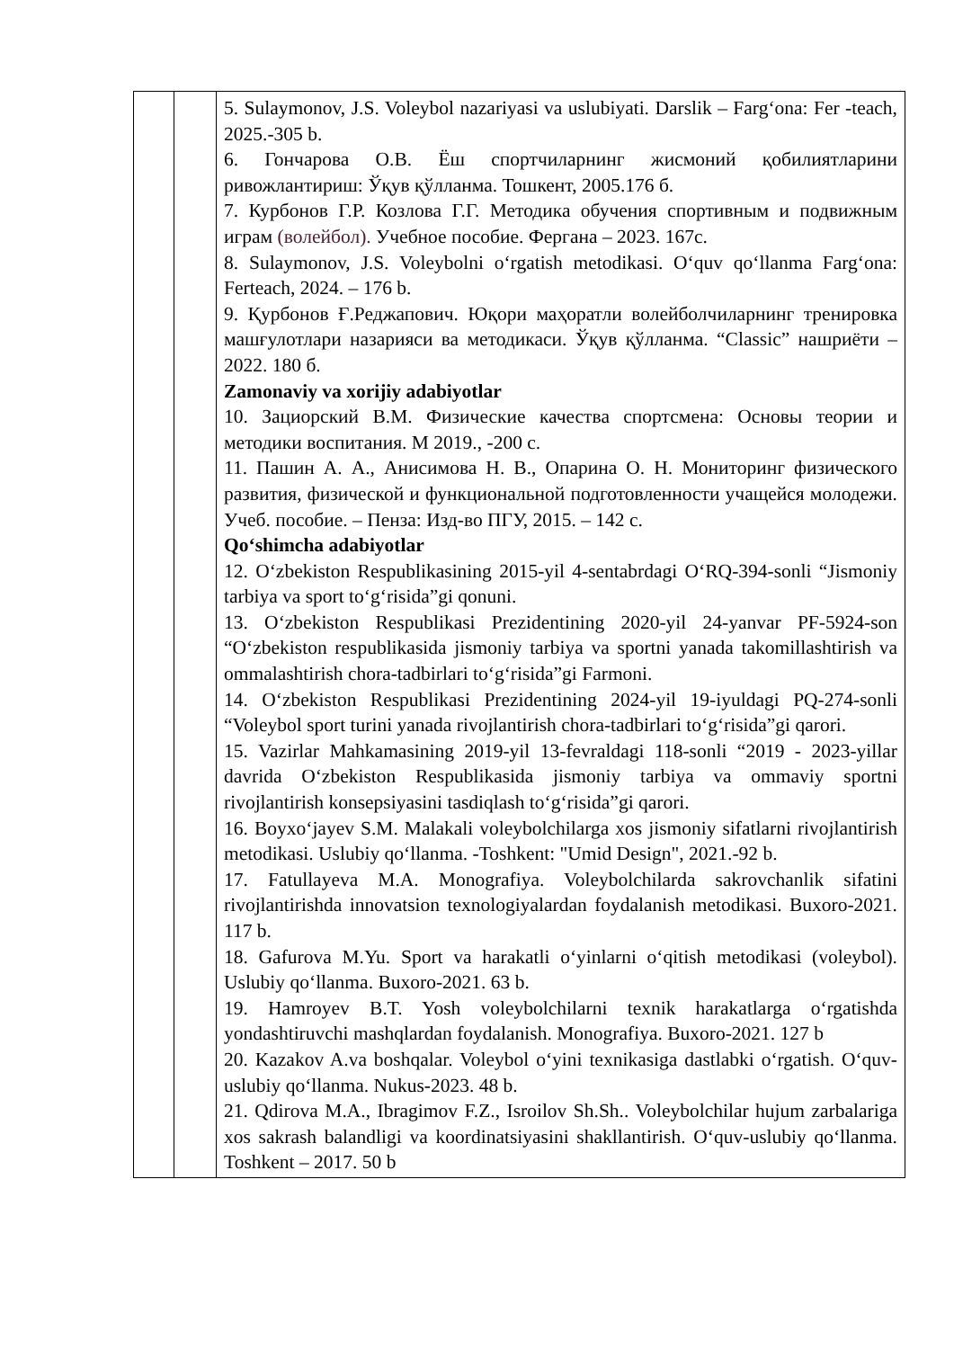| | | 5. Sulaymonov, J.S. Voleybol nazariyasi va uslubiyati. Darslik – Farg‘ona: Fer -teach, 2025.-305 b. 6. Гончарова О.В. Ёш спортчиларнинг жисмоний қобилиятларини ривожлантириш: Ўқув қўлланма. Тошкент, 2005.176 б. 7. Курбонов Г.Р. Козлова Г.Г. Методика обучения спортивным и подвижным играм (волейбол). Учебное пособие. Фергана – 2023. 167с. 8. Sulaymonov, J.S. Voleybolni o‘rgatish metodikasi. O‘quv qo‘llanma Farg‘ona: Ferteach, 2024. – 176 b. 9. Қурбонов Ғ.Реджапович. Юқори маҳоратли волейболчиларнинг тренировка машғулотлари назарияси ва методикаси. Ўқув қўлланма. “Classic” нашриёти – 2022. 180 б. Zamonaviy va xorijiy adabiyotlar 10. Зациорский В.М. Физические качества спортсмена: Основы теории и методики воспитания. М 2019., -200 с. 11. Пашин А. А., Анисимова Н. В., Опарина О. Н. Мониторинг физического развития, физической и функциональной подготовленности учащейся молодежи. Учеб. пособие. – Пенза: Изд-во ПГУ, 2015. – 142 с. Qo‘shimcha adabiyotlar 12. O‘zbekiston Respublikasining 2015-yil 4-sentabrdagi O‘RQ-394-sonli “Jismoniy tarbiya va sport to‘g‘risida”gi qonuni. 13. O‘zbekiston Respublikasi Prezidentining 2020-yil 24-yanvar PF-5924-son “O‘zbekiston respublikasida jismoniy tarbiya va sportni yanada takomillashtirish va ommalashtirish chora-tadbirlari to‘g‘risida”gi Farmoni. 14. O‘zbekiston Respublikasi Prezidentining 2024-yil 19-iyuldagi PQ-274-sonli “Voleybol sport turini yanada rivojlantirish chora-tadbirlari to‘g‘risida”gi qarori. 15. Vazirlar Mahkamasining 2019-yil 13-fevraldagi 118-sonli “2019 - 2023-yillar davrida O‘zbekiston Respublikasida jismoniy tarbiya va ommaviy sportni rivojlantirish konsepsiyasini tasdiqlash to‘g‘risida”gi qarori. 16. Boyxo‘jayev S.M. Malakali voleybolchilarga xos jismoniy sifatlarni rivojlantirish metodikasi. Uslubiy qo‘llanma. -Toshkent: "Umid Design", 2021.-92 b. 17. Fatullayeva M.A. Monografiya. Voleybolchilarda sakrovchanlik sifatini rivojlantirishda innovatsion texnologiyalardan foydalanish metodikasi. Buxoro-2021. 117 b. 18. Gafurova M.Yu. Sport va harakatli o‘yinlarni o‘qitish metodikasi (voleybol). Uslubiy qo‘llanma. Buxoro-2021. 63 b. 19. Hamroyev B.T. Yosh voleybolchilarni texnik harakatlarga o‘rgatishda yondashtiruvchi mashqlardan foydalanish. Monografiya. Buxoro-2021. 127 b 20. Kazakov A.va boshqalar. Voleybol o‘yini texnikasiga dastlabki o‘rgatish. O‘quv-uslubiy qo‘llanma. Nukus-2023. 48 b. 21. Qdirova M.A., Ibragimov F.Z., Isroilov Sh.Sh.. Voleybolchilar hujum zarbalariga xos sakrash balandligi va koordinatsiyasini shakllantirish. O‘quv-uslubiy qo‘llanma. Toshkent – 2017. 50 b |